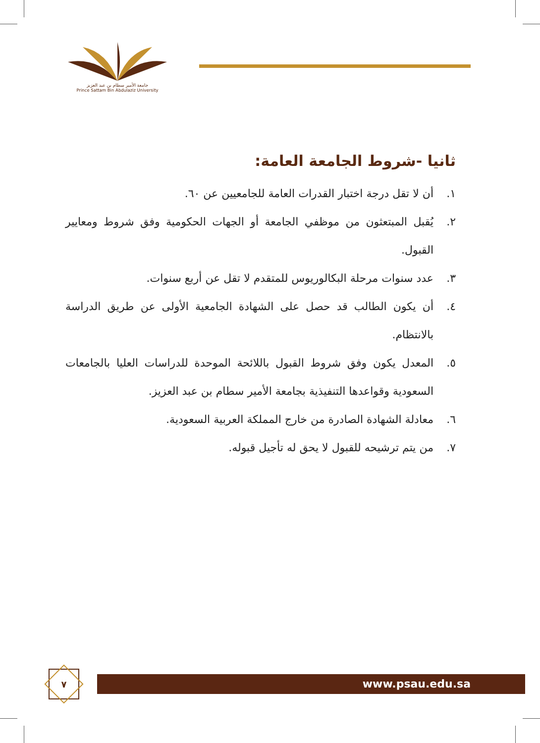جامعة الأمير سطام بن عبد العزيز
Prince Sattam Bin Abdulaziz University
ثانيا -شروط الجامعة العامة:
١. أن لا تقل درجة اختبار القدرات العامة للجامعيين عن ٦٠.
٢. يُقبل المبتعثون من موظفي الجامعة أو الجهات الحكومية وفق شروط ومعايير القبول.
٣. عدد سنوات مرحلة البكالوريوس للمتقدم لا تقل عن أربع سنوات.
٤. أن يكون الطالب قد حصل على الشهادة الجامعية الأولى عن طريق الدراسة بالانتظام.
٥. المعدل يكون وفق شروط القبول باللائحة الموحدة للدراسات العليا بالجامعات السعودية وقواعدها التنفيذية بجامعة الأمير سطام بن عبد العزيز.
٦. معادلة الشهادة الصادرة من خارج المملكة العربية السعودية.
٧. من يتم ترشيحه للقبول لا يحق له تأجيل قبوله.
٧
www.psau.edu.sa